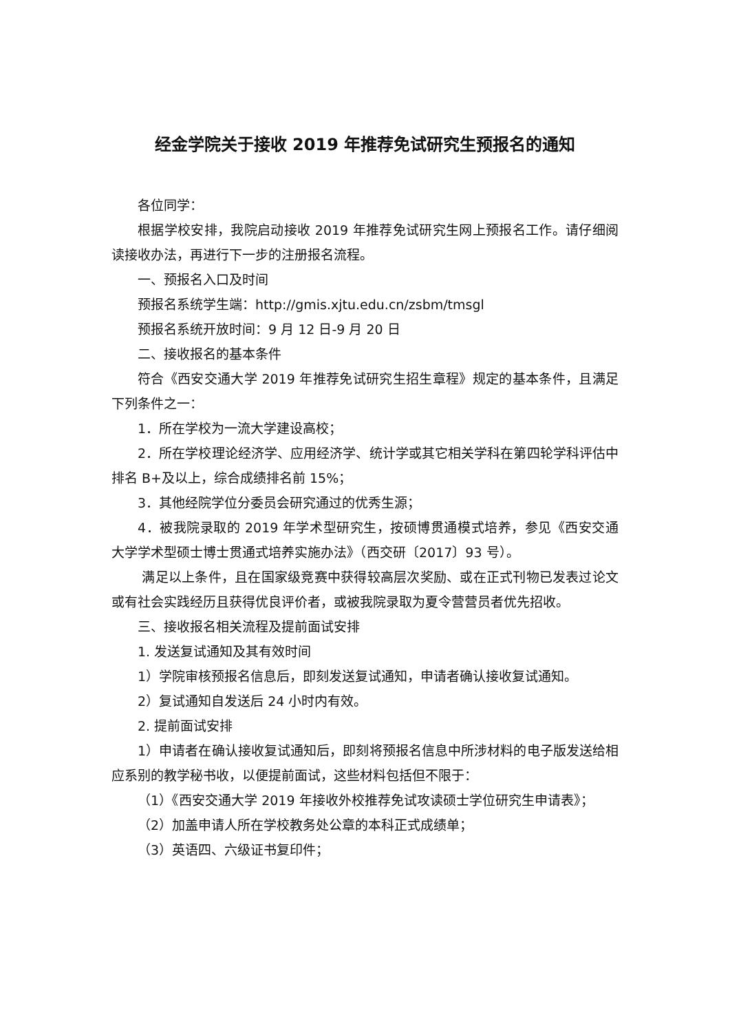经金学院关于接收 2019 年推荐免试研究生预报名的通知
各位同学：
根据学校安排，我院启动接收 2019 年推荐免试研究生网上预报名工作。请仔细阅读接收办法，再进行下一步的注册报名流程。
一、预报名入口及时间
预报名系统学生端：http://gmis.xjtu.edu.cn/zsbm/tmsgl
预报名系统开放时间：9 月 12 日-9 月 20 日
二、接收报名的基本条件
符合《西安交通大学 2019 年推荐免试研究生招生章程》规定的基本条件，且满足下列条件之一：
1．所在学校为一流大学建设高校；
2．所在学校理论经济学、应用经济学、统计学或其它相关学科在第四轮学科评估中排名 B+及以上，综合成绩排名前 15%；
3．其他经院学位分委员会研究通过的优秀生源；
4．被我院录取的 2019 年学术型研究生，按硕博贯通模式培养，参见《西安交通大学学术型硕士博士贯通式培养实施办法》（西交研〔2017〕93 号）。
满足以上条件，且在国家级竞赛中获得较高层次奖励、或在正式刊物已发表过论文或有社会实践经历且获得优良评价者，或被我院录取为夏令营营员者优先招收。
三、接收报名相关流程及提前面试安排
1. 发送复试通知及其有效时间
1）学院审核预报名信息后，即刻发送复试通知，申请者确认接收复试通知。
2）复试通知自发送后 24 小时内有效。
2. 提前面试安排
1）申请者在确认接收复试通知后，即刻将预报名信息中所涉材料的电子版发送给相应系别的教学秘书收，以便提前面试，这些材料包括但不限于：
（1）《西安交通大学 2019 年接收外校推荐免试攻读硕士学位研究生申请表》；
（2）加盖申请人所在学校教务处公章的本科正式成绩单；
（3）英语四、六级证书复印件；